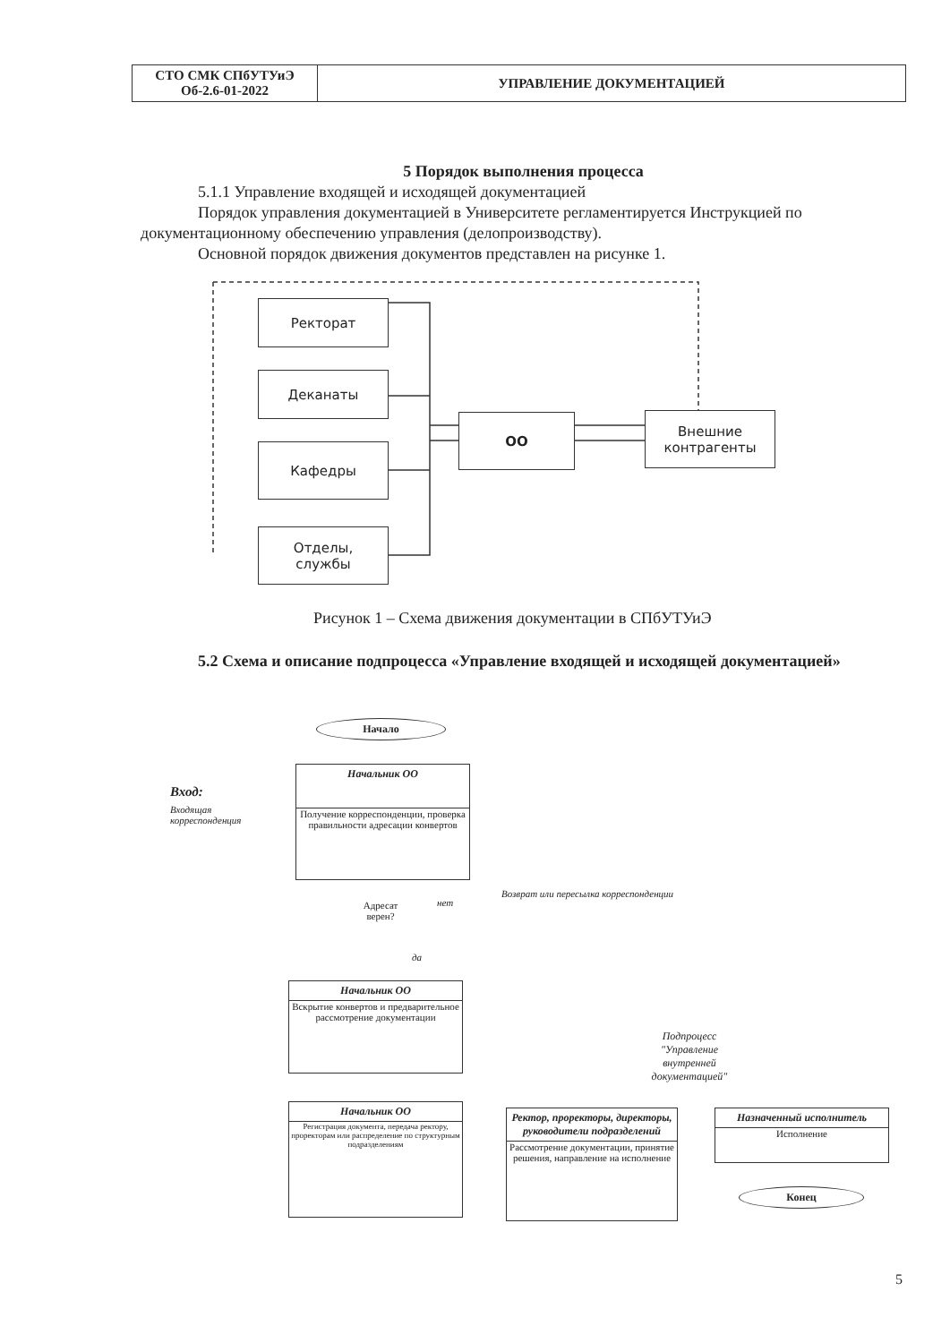| СТО СМК СПбУТУиЭ Об-2.6-01-2022 | УПРАВЛЕНИЕ ДОКУМЕНТАЦИЕЙ |
5 Порядок выполнения процесса
5.1.1 Управление входящей и исходящей документацией
Порядок управления документацией в Университете регламентируется Инструкцией по документационному обеспечению управления (делопроизводству).
Основной порядок движения документов представлен на рисунке 1.
Ректорат
Деканаты
Кафедры
Отделы,
службы
ОО
Внешние
контрагенты
Рисунок 1 – Схема движения документации в СПбУТУиЭ
5.2 Схема и описание подпроцесса «Управление входящей и исходящей документацией»
Начало
Вход:
Входящая
корреспонденция
Начальник ОО
Получение корреспонденции, проверка правильности адресации конвертов
Адресат верен?
нет
да
Возврат или пересылка корреспонденции
Начальник ОО
Вскрытие конвертов и предварительное рассмотрение документации
Подпроцесс "Управление внутренней документацией"
Начальник ОО
Регистрация документа, передача ректору, проректорам или распределение по структурным подразделениям
Ректор, проректоры, директоры, руководители подразделений
Рассмотрение документации, принятие решения, направление на исполнение
Назначенный исполнитель
Исполнение
Конец
5